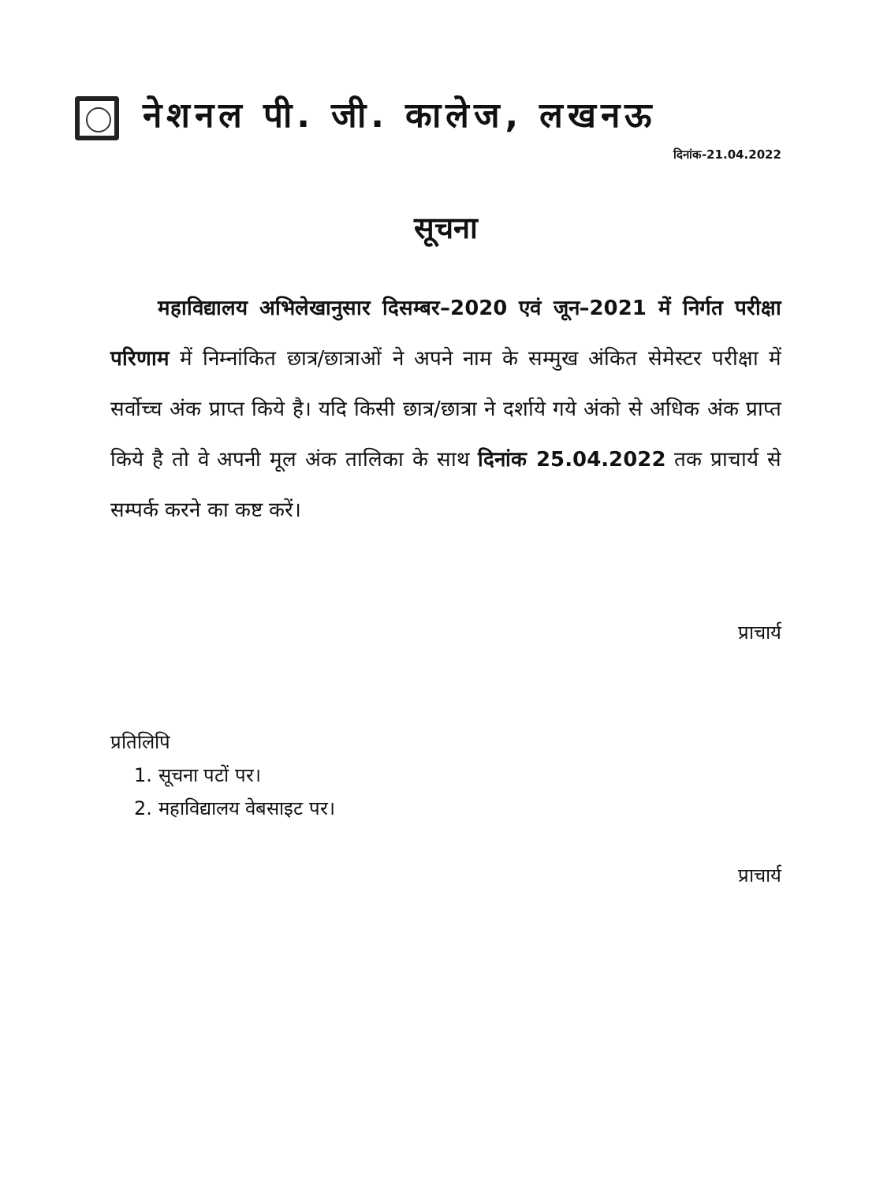नेशनल पी. जी. कालेज, लखनऊ
दिनांक-21.04.2022
सूचना
महाविद्यालय अभिलेखानुसार दिसम्बर–2020 एवं जून–2021 में निर्गत परीक्षा परिणाम में निम्नांकित छात्र/छात्राओं ने अपने नाम के सम्मुख अंकित सेमेस्टर परीक्षा में सर्वोच्च अंक प्राप्त किये है। यदि किसी छात्र/छात्रा ने दर्शाये गये अंको से अधिक अंक प्राप्त किये है तो वे अपनी मूल अंक तालिका के साथ दिनांक 25.04.2022 तक प्राचार्य से सम्पर्क करने का कष्ट करें।
प्राचार्य
प्रतिलिपि
1. सूचना पटों पर।
2. महाविद्यालय वेबसाइट पर।
प्राचार्य